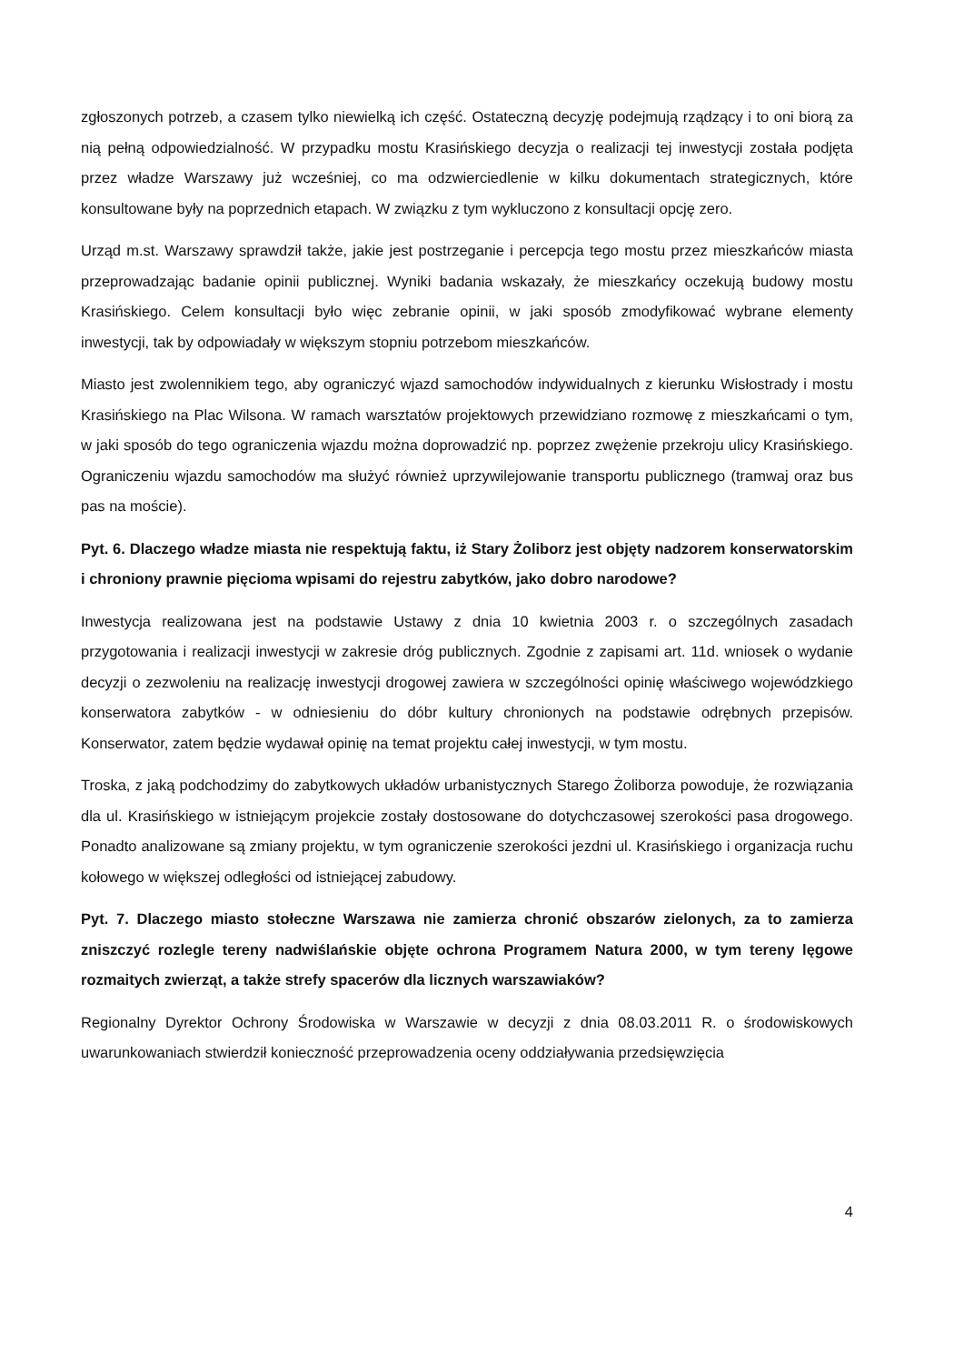zgłoszonych potrzeb, a czasem tylko niewielką ich część. Ostateczną decyzję podejmują rządzący i to oni biorą za nią pełną odpowiedzialność. W przypadku mostu Krasińskiego decyzja o realizacji tej inwestycji została podjęta przez władze Warszawy już wcześniej, co ma odzwierciedlenie w kilku dokumentach strategicznych, które konsultowane były na poprzednich etapach. W związku z tym wykluczono z konsultacji opcję zero.
Urząd m.st. Warszawy sprawdził także, jakie jest postrzeganie i percepcja tego mostu przez mieszkańców miasta przeprowadzając badanie opinii publicznej. Wyniki badania wskazały, że mieszkańcy oczekują budowy mostu Krasińskiego. Celem konsultacji było więc zebranie opinii, w jaki sposób zmodyfikować wybrane elementy inwestycji, tak by odpowiadały w większym stopniu potrzebom mieszkańców.
Miasto jest zwolennikiem tego, aby ograniczyć wjazd samochodów indywidualnych z kierunku Wisłostrady i mostu Krasińskiego na Plac Wilsona. W ramach warsztatów projektowych przewidziano rozmowę z mieszkańcami o tym, w jaki sposób do tego ograniczenia wjazdu można doprowadzić np. poprzez zwężenie przekroju ulicy Krasińskiego. Ograniczeniu wjazdu samochodów ma służyć również uprzywilejowanie transportu publicznego (tramwaj oraz bus pas na moście).
Pyt. 6. Dlaczego władze miasta nie respektują faktu, iż Stary Żoliborz jest objęty nadzorem konserwatorskim i chroniony prawnie pięcioma wpisami do rejestru zabytków, jako dobro narodowe?
Inwestycja realizowana jest na podstawie Ustawy z dnia 10 kwietnia 2003 r. o szczególnych zasadach przygotowania i realizacji inwestycji w zakresie dróg publicznych. Zgodnie z zapisami art. 11d. wniosek o wydanie decyzji o zezwoleniu na realizację inwestycji drogowej zawiera w szczególności opinię właściwego wojewódzkiego konserwatora zabytków - w odniesieniu do dóbr kultury chronionych na podstawie odrębnych przepisów. Konserwator, zatem będzie wydawał opinię na temat projektu całej inwestycji, w tym mostu.
Troska, z jaką podchodzimy do zabytkowych układów urbanistycznych Starego Żoliborza powoduje, że rozwiązania dla ul. Krasińskiego w istniejącym projekcie zostały dostosowane do dotychczasowej szerokości pasa drogowego. Ponadto analizowane są zmiany projektu, w tym ograniczenie szerokości jezdni ul. Krasińskiego i organizacja ruchu kołowego w większej odległości od istniejącej zabudowy.
Pyt. 7. Dlaczego miasto stołeczne Warszawa nie zamierza chronić obszarów zielonych, za to zamierza zniszczyć rozlegle tereny nadwiślańskie objęte ochrona Programem Natura 2000, w tym tereny lęgowe rozmaitych zwierząt, a także strefy spacerów dla licznych warszawiaków?
Regionalny Dyrektor Ochrony Środowiska w Warszawie w decyzji z dnia 08.03.2011 R. o środowiskowych uwarunkowaniach stwierdził konieczność przeprowadzenia oceny oddziaływania przedsięwzięcia
4